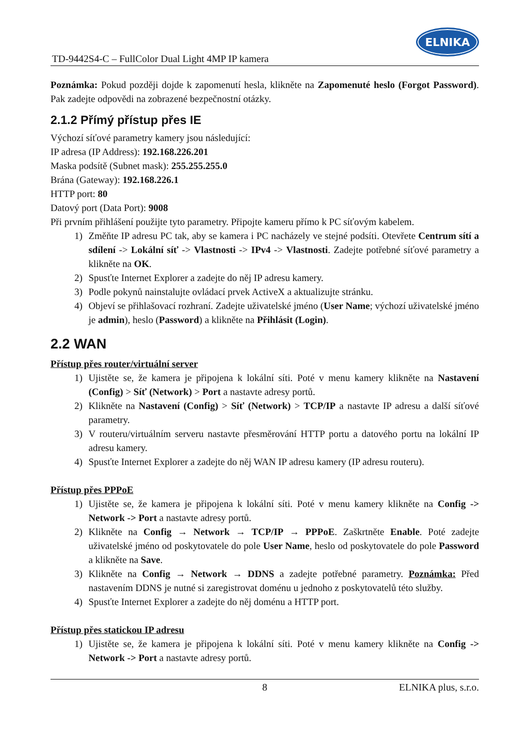TD-9442S4-C – FullColor Dual Light 4MP IP kamera ELNIKA
Poznámka: Pokud později dojde k zapomenutí hesla, klikněte na Zapomenuté heslo (Forgot Password). Pak zadejte odpovědi na zobrazené bezpečnostní otázky.
2.1.2 Přímý přístup přes IE
Výchozí síťové parametry kamery jsou následující:
IP adresa (IP Address): 192.168.226.201
Maska podsítě (Subnet mask): 255.255.255.0
Brána (Gateway): 192.168.226.1
HTTP port: 80
Datový port (Data Port): 9008
Při prvním přihlášení použijte tyto parametry. Připojte kameru přímo k PC síťovým kabelem.
1) Změňte IP adresu PC tak, aby se kamera i PC nacházely ve stejné podsíti. Otevřete Centrum sítí a sdílení -> Lokální síť -> Vlastnosti -> IPv4 -> Vlastnosti. Zadejte potřebné síťové parametry a klikněte na OK.
2) Spusťte Internet Explorer a zadejte do něj IP adresu kamery.
3) Podle pokynů nainstalujte ovládací prvek ActiveX a aktualizujte stránku.
4) Objeví se přihlašovací rozhraní. Zadejte uživatelské jméno (User Name; výchozí uživatelské jméno je admin), heslo (Password) a klikněte na Přihlásit (Login).
2.2 WAN
Přístup přes router/virtuální server
1) Ujistěte se, že kamera je připojena k lokální síti. Poté v menu kamery klikněte na Nastavení (Config) > Síť (Network) > Port a nastavte adresy portů.
2) Klikněte na Nastavení (Config) > Síť (Network) > TCP/IP a nastavte IP adresu a další síťové parametry.
3) V routeru/virtuálním serveru nastavte přesměrování HTTP portu a datového portu na lokální IP adresu kamery.
4) Spusťte Internet Explorer a zadejte do něj WAN IP adresu kamery (IP adresu routeru).
Přístup přes PPPoE
1) Ujistěte se, že kamera je připojena k lokální síti. Poté v menu kamery klikněte na Config -> Network -> Port a nastavte adresy portů.
2) Klikněte na Config → Network → TCP/IP → PPPoE. Zaškrtněte Enable. Poté zadejte uživatelské jméno od poskytovatele do pole User Name, heslo od poskytovatele do pole Password a klikněte na Save.
3) Klikněte na Config → Network → DDNS a zadejte potřebné parametry. Poznámka: Před nastavením DDNS je nutné si zaregistrovat doménu u jednoho z poskytovatelů této služby.
4) Spusťte Internet Explorer a zadejte do něj doménu a HTTP port.
Přístup přes statickou IP adresu
1) Ujistěte se, že kamera je připojena k lokální síti. Poté v menu kamery klikněte na Config -> Network -> Port a nastavte adresy portů.
8 ELNIKA plus, s.r.o.